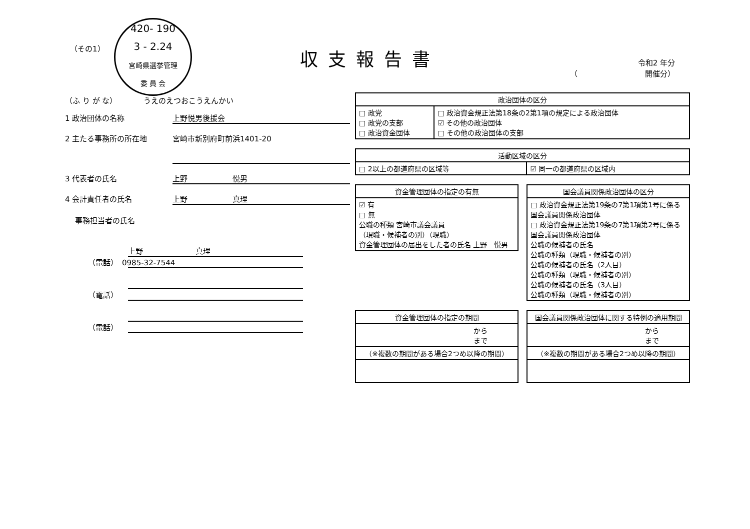（その1）
420- 190
3 - 2.24
宮崎県選挙管理
委 員 会
収支報告書
令和2 年分
（　　　　　　　　　開催分）
（ふ り が な）　　　　うえのえつおこうえんかい
1 政治団体の名称 上野悦男後援会
2 主たる事務所の所在地 宮崎市新別府町前浜1401-20
3 代表者の氏名 上野　　　　　　悦男
4 会計責任者の氏名 上野　　　　　　真理
事務担当者の氏名
上野　　　　　　　真理
（電話）　0985-32-7544
（電話）
（電話）
| 政治団体の区分 | |
| --- | --- |
| □ 政党 □ 政党の支部 □ 政治資金団体 | □ 政治資金規正法第18条の2第1項の規定による政治団体 ☑ その他の政治団体 □ その他の政治団体の支部 |
| 活動区域の区分 | |
| --- | --- |
| □ 2以上の都道府県の区域等 | ☑ 同一の都道府県の区域内 |
| 資金管理団体の指定の有無 |
| --- |
| ☑ 有 □ 無 公職の種類 宮崎市議会議員 （現職・候補者の別）（現職） 資金管理団体の届出をした者の氏名 上野 悦男 |
| 国会議員関係政治団体の区分 |
| --- |
| □ 政治資金規正法第19条の7第1項第1号に係る国会議員関係政治団体 □ 政治資金規正法第19条の7第1項第2号に係る国会議員関係政治団体 公職の候補者の氏名 公職の種類（現職・候補者の別） 公職の候補者の氏名（2人目） 公職の種類（現職・候補者の別） 公職の候補者の氏名（3人目） 公職の種類（現職・候補者の別） |
| 資金管理団体の指定の期間 |
| --- |
| から まで |
| （※複数の期間がある場合2つめ以降の期間） |
| 国会議員関係政治団体に関する特例の適用期間 |
| --- |
| から まで |
| （※複数の期間がある場合2つめ以降の期間） |